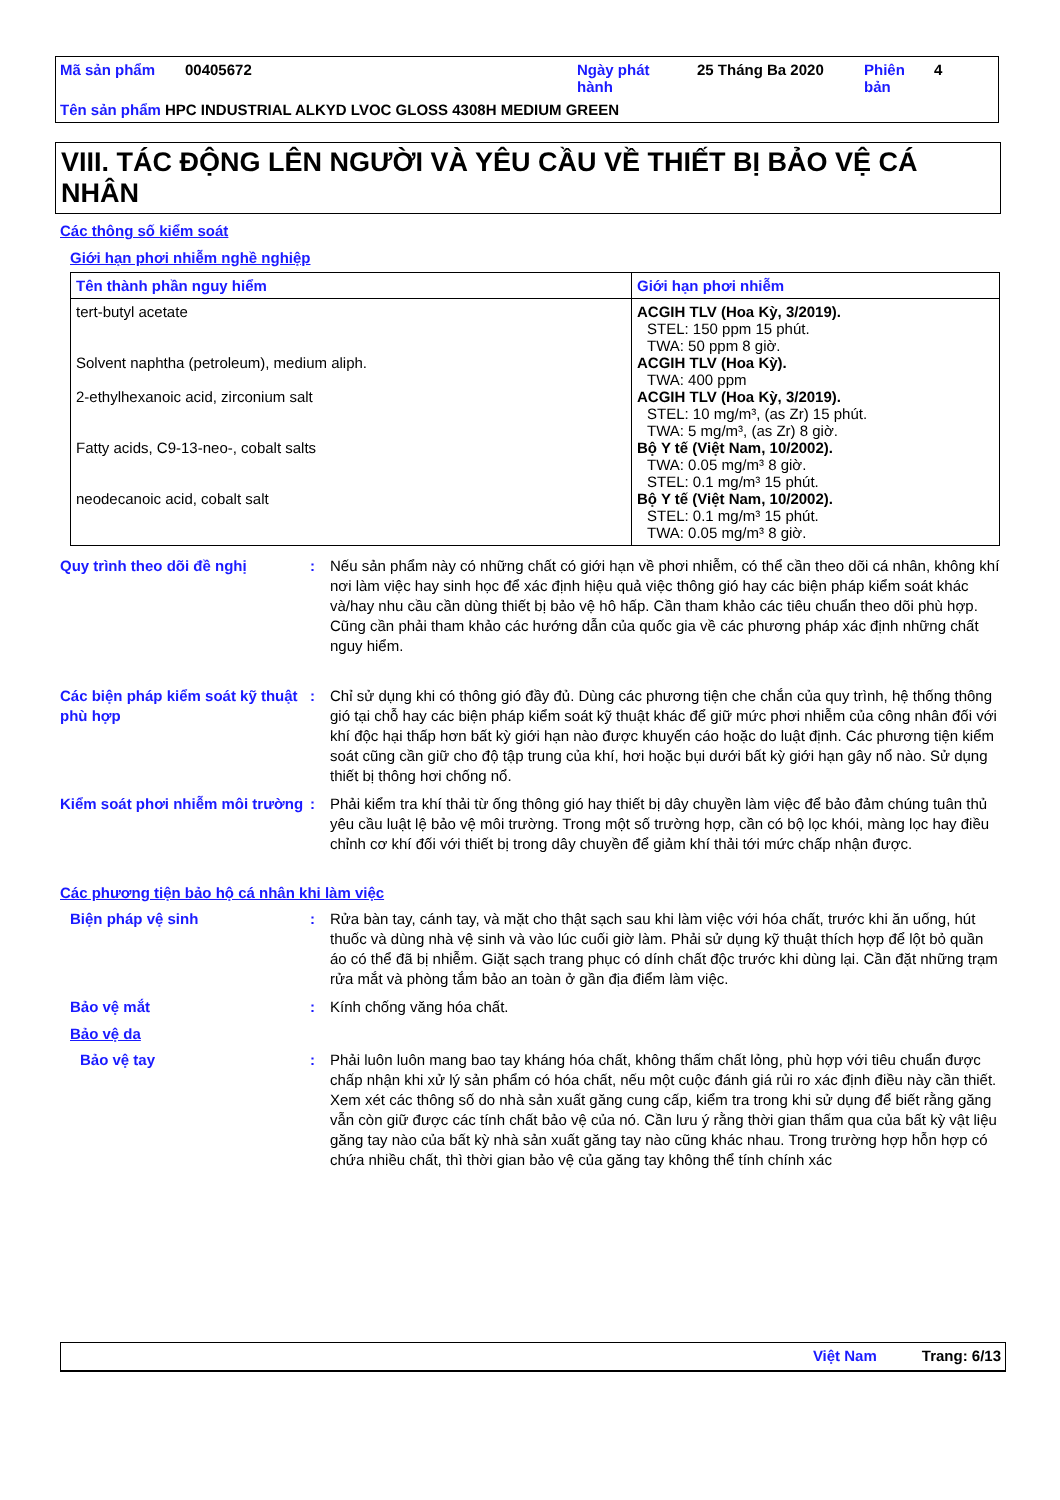Mã sản phẩm 00405672 Ngày phát
hành 25 Tháng Ba 2020 Phiên
bản 4
Tên sản phẩm HPC INDUSTRIAL ALKYD LVOC GLOSS 4308H MEDIUM GREEN
VIII. TÁC ĐỘNG LÊN NGƯỜI VÀ YÊU CẦU VỀ THIẾT BỊ BẢO VỆ CÁ NHÂN
Các thông số kiểm soát
Giới hạn phơi nhiễm nghề nghiệp
| Tên thành phần nguy hiểm | Giới hạn phơi nhiễm |
| --- | --- |
| tert-butyl acetate Solvent naphtha (petroleum), medium aliph. 2-ethylhexanoic acid, zirconium salt Fatty acids, C9-13-neo-, cobalt salts neodecanoic acid, cobalt salt | ACGIH TLV (Hoa Kỳ, 3/2019). STEL: 150 ppm 15 phút. TWA: 50 ppm 8 giờ. ACGIH TLV (Hoa Kỳ). TWA: 400 ppm ACGIH TLV (Hoa Kỳ, 3/2019). STEL: 10 mg/m³, (as Zr) 15 phút. TWA: 5 mg/m³, (as Zr) 8 giờ. Bộ Y tế (Việt Nam, 10/2002). TWA: 0.05 mg/m³ 8 giờ. STEL: 0.1 mg/m³ 15 phút. Bộ Y tế (Việt Nam, 10/2002). STEL: 0.1 mg/m³ 15 phút. TWA: 0.05 mg/m³ 8 giờ. |
Quy trình theo dõi đề nghị : Nếu sản phẩm này có những chất có giới hạn về phơi nhiễm, có thể cần theo dõi cá nhân, không khí nơi làm việc hay sinh học để xác định hiệu quả việc thông gió hay các biện pháp kiểm soát khác và/hay nhu cầu cần dùng thiết bị bảo vệ hô hấp. Cần tham khảo các tiêu chuẩn theo dõi phù hợp. Cũng cần phải tham khảo các hướng dẫn của quốc gia về các phương pháp xác định những chất nguy hiểm.
Các biện pháp kiểm soát kỹ thuật phù hợp
: Chỉ sử dụng khi có thông gió đầy đủ. Dùng các phương tiện che chắn của quy trình, hệ thống thông gió tại chỗ hay các biện pháp kiểm soát kỹ thuật khác để giữ mức phơi nhiễm của công nhân đối với khí độc hại thấp hơn bất kỳ giới hạn nào được khuyến cáo hoặc do luật định. Các phương tiện kiểm soát cũng cần giữ cho độ tập trung của khí, hơi hoặc bụi dưới bất kỳ giới hạn gây nổ nào. Sử dụng thiết bị thông hơi chống nổ.
Kiểm soát phơi nhiễm môi trường
: Phải kiểm tra khí thải từ ống thông gió hay thiết bị dây chuyền làm việc để bảo đảm chúng tuân thủ yêu cầu luật lệ bảo vệ môi trường. Trong một số trường hợp, cần có bộ lọc khói, màng lọc hay điều chỉnh cơ khí đối với thiết bị trong dây chuyền để giảm khí thải tới mức chấp nhận được.
Các phương tiện bảo hộ cá nhân khi làm việc
Biện pháp vệ sinh : Rửa bàn tay, cánh tay, và mặt cho thật sạch sau khi làm việc với hóa chất, trước khi ăn uống, hút thuốc và dùng nhà vệ sinh và vào lúc cuối giờ làm. Phải sử dụng kỹ thuật thích hợp để lột bỏ quần áo có thể đã bị nhiễm. Giặt sạch trang phục có dính chất độc trước khi dùng lại. Cần đặt những trạm rửa mắt và phòng tắm bảo an toàn ở gần địa điểm làm việc.
Bảo vệ mắt : Kính chống văng hóa chất.
Bảo vệ da
Bảo vệ tay : Phải luôn luôn mang bao tay kháng hóa chất, không thấm chất lỏng, phù hợp với tiêu chuẩn được chấp nhận khi xử lý sản phẩm có hóa chất, nếu một cuộc đánh giá rủi ro xác định điều này cần thiết. Xem xét các thông số do nhà sản xuất găng cung cấp, kiểm tra trong khi sử dụng để biết rằng găng vẫn còn giữ được các tính chất bảo vệ của nó. Cần lưu ý rằng thời gian thấm qua của bất kỳ vật liệu găng tay nào của bất kỳ nhà sản xuất găng tay nào cũng khác nhau. Trong trường hợp hỗn hợp có chứa nhiều chất, thì thời gian bảo vệ của găng tay không thể tính chính xác
Việt Nam Trang: 6/13